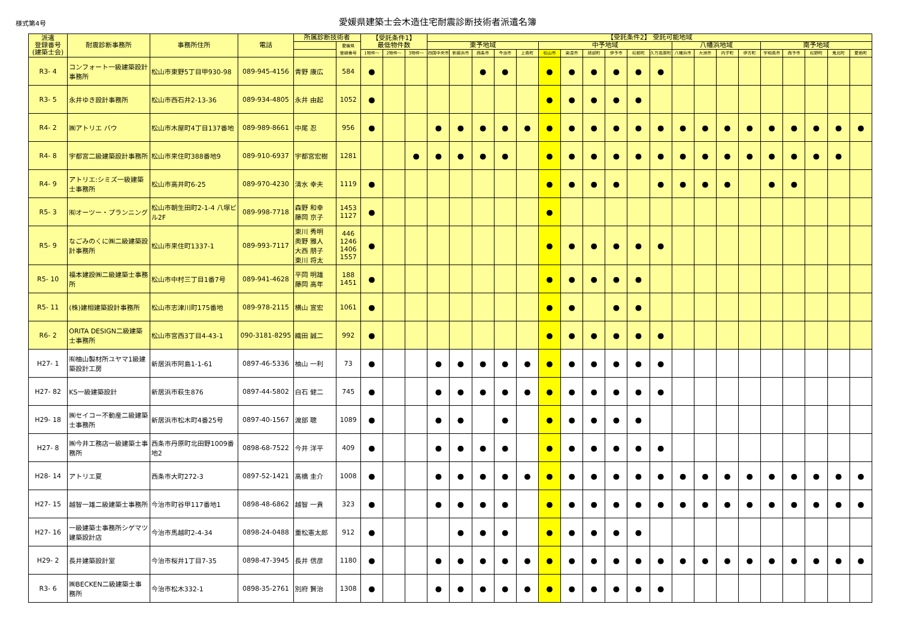様式第4号
愛媛県建築士会木造住宅耐震診断技術者派遣名簿
| 派遣 登録番号 (建築士会) | 耐震診断事務所 | 事務所住所 | 電話 | 所属診断技術者 | | 【受託条件1】 最低物件数 | | | 【受託条件2】 受託可能地域 | | | | | | | | | | | | | | | | | | | |
| --- | --- | --- | --- | --- | --- | --- | --- | --- | --- | --- | --- | --- | --- | --- | --- | --- | --- | --- | --- | --- | --- | --- | --- | --- | --- | --- | --- | --- |
| | | | | | 愛媛県 登録番号 | | | | 東予地域 | | | | | 中予地域 | | | | | | 八幡浜地域 | | | | 南予地域 | | | | |
| | | | | | | 1物件～ | 2物件～ | 3物件～ | 四国中央市 | 新居浜市 | 西条市 | 今治市 | 上島町 | 松山市 | 東温市 | 砥部町 | 伊予市 | 松前町 | 久万高原町 | 八幡浜市 | 大洲市 | 内子町 | 伊方町 | 宇和島市 | 西予市 | 松野町 | 鬼北町 | 愛南町 |
| R3- 4 | コンフォート一級建築設計事務所 | 松山市東野5丁目甲930-98 | 089-945-4156 | 青野 康広 | 584 | ● | | | | | ● | ● | | ● | ● | ● | ● | ● | ● | | | | | | | | | |
| R3- 5 | 永井ゆき設計事務所 | 松山市西石井2-13-36 | 089-934-4805 | 永井 由起 | 1052 | ● | | | | | | | | ● | ● | ● | ● | ● | | | | | | | | | | |
| R4- 2 | ㈱アトリエ バウ | 松山市木屋町4丁目137番地 | 089-989-8661 | 中尾 忍 | 956 | ● | | | ● | ● | ● | ● | ● | ● | ● | ● | ● | ● | ● | ● | ● | ● | ● | ● | ● | ● | ● | ● |
| R4- 8 | 宇都宮二級建築設計事務所 | 松山市来住町388番地9 | 089-910-6937 | 宇都宮宏樹 | 1281 | | | ● | ● | ● | ● | ● | | ● | ● | ● | ● | ● | ● | ● | ● | ● | ● | ● | ● | ● | ● | |
| R4- 9 | アトリエ:シミズ一級建築士事務所 | 松山市高井町6-25 | 089-970-4230 | 清水 幸夫 | 1119 | ● | | | | | | | | ● | ● | ● | ● | | ● | ● | ● | ● | | ● | ● | | | |
| R5- 3 | ㈲オーツー・プランニング | 松山市朝生田町2-1-4 八塚ビル2F | 089-998-7718 | 森野 和幸 藤岡 京子 | 1453 1127 | ● | | | | | | | | ● | | | | | | | | | | | | | | |
| R5- 9 | なごみのくに㈱二級建築設計事務所 | 松山市来住町1337-1 | 089-993-7117 | 東川 秀明 奥野 雅人 大西 朋子 東川 将太 | 446 1246 1406 1557 | ● | | | | | | | | ● | ● | ● | ● | ● | ● | | | | | | | | | |
| R5- 10 | 福本建設㈱二級建築士事務所 | 松山市中村三丁目1番7号 | 089-941-4628 | 平岡 明雄 藤岡 高年 | 188 1451 | ● | | | | | | | | ● | ● | ● | ● | ● | | | | | | | | | | |
| R5- 11 | (株)建相建築設計事務所 | 松山市志津川町175番地 | 089-978-2115 | 横山 宣宏 | 1061 | ● | | | | | | | | ● | ● | | ● | ● | | | | | | | | | | |
| R6- 2 | ORITA DESIGN二級建築士事務所 | 松山市宮西3丁目4-43-1 | 090-3181-8295 | 織田 誠二 | 992 | ● | | | | | | | | ● | ● | ● | ● | ● | ● | | | | | | | | | |
| H27- 1 | ㈲柚山製材所ユヤマ1級建築設計工房 | 新居浜市阿島1-1-61 | 0897-46-5336 | 柚山 一利 | 73 | ● | | | ● | ● | ● | ● | ● | ● | ● | ● | ● | ● | ● | | | | | | | | | |
| H27- 82 | KS一級建築設計 | 新居浜市萩生876 | 0897-44-5802 | 白石 健二 | 745 | ● | | | ● | ● | ● | ● | ● | ● | ● | ● | ● | ● | ● | | | | | | | | | |
| H29- 18 | ㈱セイコー不動産二級建築士事務所 | 新居浜市松木町4番25号 | 0897-40-1567 | 渡部 聰 | 1089 | ● | | | ● | ● | | ● | | ● | ● | ● | ● | ● | | | | | | | | | | |
| H27- 8 | ㈱今井工務店一級建築士事務所 | 西条市丹原町北田野1009番地2 | 0898-68-7522 | 今井 洋平 | 409 | ● | | | ● | ● | ● | ● | | ● | ● | ● | ● | ● | ● | | | | | | | | | |
| H28- 14 | アトリエ夏 | 西条市大町272-3 | 0897-52-1421 | 高橋 圭介 | 1008 | ● | | | ● | ● | ● | ● | ● | ● | ● | ● | ● | ● | ● | ● | ● | ● | ● | ● | ● | ● | ● | ● |
| H27- 15 | 越智一雄二級建築士事務所 | 今治市町谷甲117番地1 | 0898-48-6862 | 越智 一貴 | 323 | ● | | | ● | ● | ● | ● | | ● | ● | ● | ● | ● | ● | ● | ● | ● | ● | ● | ● | ● | ● | ● |
| H27- 16 | 一級建築士事務所シゲマツ建築設計店 | 今治市馬越町2-4-34 | 0898-24-0488 | 重松憲太郎 | 912 | ● | | | | ● | ● | ● | | ● | ● | ● | ● | ● | | | | | | | | | | |
| H29- 2 | 長井建築設計室 | 今治市桜井1丁目7-35 | 0898-47-3945 | 長井 信彦 | 1180 | ● | | | ● | ● | ● | ● | ● | ● | ● | ● | ● | ● | ● | ● | ● | ● | ● | ● | ● | ● | ● | ● |
| R3- 6 | ㈱BECKEN二級建築士事務所 | 今治市松木332-1 | 0898-35-2761 | 別府 賢治 | 1308 | ● | | | ● | ● | ● | ● | ● | ● | ● | ● | ● | ● | ● | | | | | | | | | |